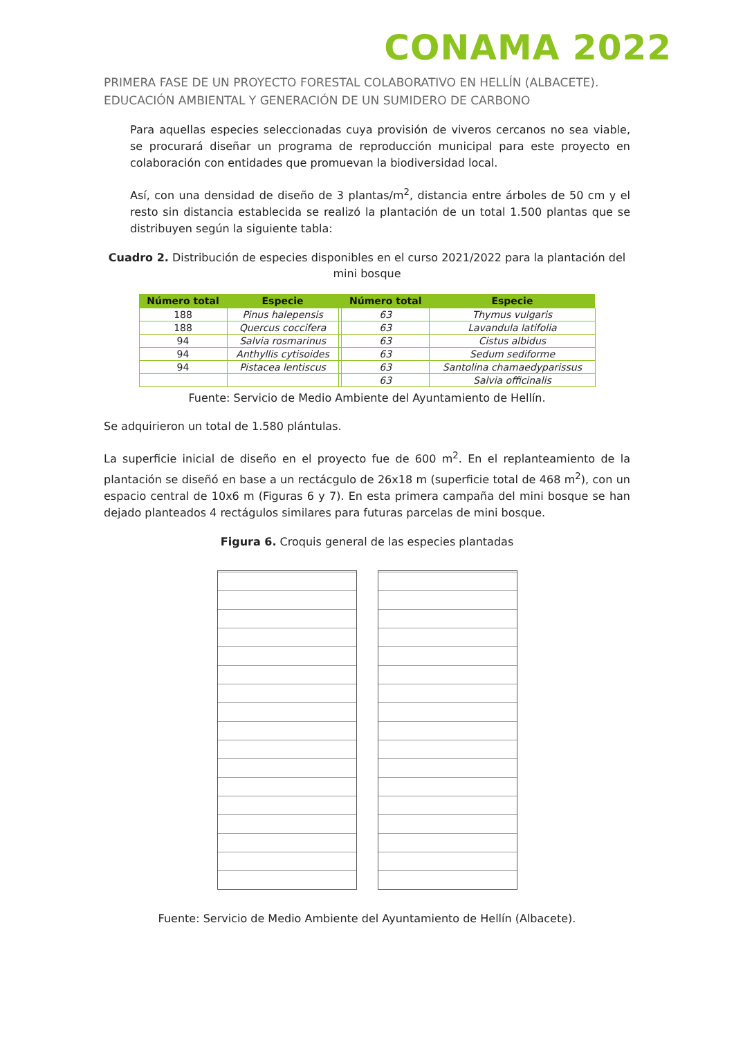CONAMA 2022
PRIMERA FASE DE UN PROYECTO FORESTAL COLABORATIVO EN HELLÍN (ALBACETE). EDUCACIÓN AMBIENTAL Y GENERACIÓN DE UN SUMIDERO DE CARBONO
Para aquellas especies seleccionadas cuya provisión de viveros cercanos no sea viable, se procurará diseñar un programa de reproducción municipal para este proyecto en colaboración con entidades que promuevan la biodiversidad local.
Así, con una densidad de diseño de 3 plantas/m<sup>2</sup>, distancia entre árboles de 50 cm y el resto sin distancia establecida se realizó la plantación de un total 1.500 plantas que se distribuyen según la siguiente tabla:
Cuadro 2. Distribución de especies disponibles en el curso 2021/2022 para la plantación del mini bosque
| Número total | Especie | | Número total | Especie |
| --- | --- | --- | --- | --- |
| 188 | Pinus halepensis | | 63 | Thymus vulgaris |
| 188 | Quercus coccifera | | 63 | Lavandula latifolia |
| 94 | Salvia rosmarinus | | 63 | Cistus albidus |
| 94 | Anthyllis cytisoides | | 63 | Sedum sediforme |
| 94 | Pistacea lentiscus | | 63 | Santolina chamaedyparissus |
| | | | 63 | Salvia officinalis |
Fuente: Servicio de Medio Ambiente del Ayuntamiento de Hellín.
Se adquirieron un total de 1.580 plántulas.
La superficie inicial de diseño en el proyecto fue de 600 m<sup>2</sup>. En el replanteamiento de la plantación se diseñó en base a un rectácgulo de 26x18 m (superficie total de 468 m<sup>2</sup>), con un espacio central de 10x6 m (Figuras 6 y 7). En esta primera campaña del mini bosque se han dejado planteados 4 rectágulos similares para futuras parcelas de mini bosque.
Figura 6. Croquis general de las especies plantadas
Fuente: Servicio de Medio Ambiente del Ayuntamiento de Hellín (Albacete).